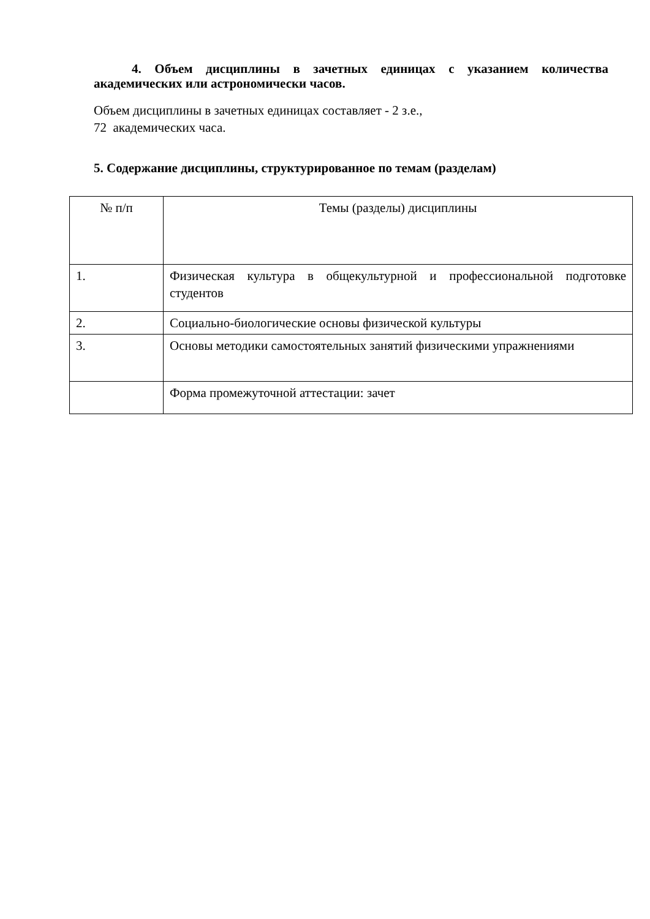4. Объем дисциплины в зачетных единицах с указанием количества академических или астрономически часов.
Объем дисциплины в зачетных единицах составляет - 2 з.е.,
72 академических часа.
5. Содержание дисциплины, структурированное по темам (разделам)
| № п/п | Темы (разделы) дисциплины |
| --- | --- |
| 1. | Физическая культура в общекультурной и профессиональной подготовке студентов |
| 2. | Социально-биологические основы физической культуры |
| 3. | Основы методики самостоятельных занятий физическими упражнениями |
| | Форма промежуточной аттестации: зачет |